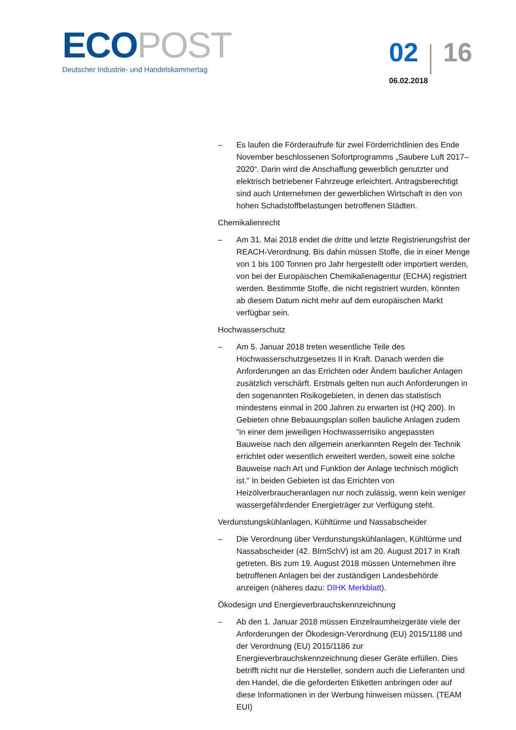ECO POST
Deutscher Industrie- und Handelskammertag
02 16
06.02.2018
– Es laufen die Förderaufrufe für zwei Förderrichtlinien des Ende November beschlossenen Sofortprogramms „Saubere Luft 2017–2020“. Darin wird die Anschaffung gewerblich genutzter und elektrisch betriebener Fahrzeuge erleichtert. Antragsberechtigt sind auch Unternehmen der gewerblichen Wirtschaft in den von hohen Schadstoffbelastungen betroffenen Städten.
Chemikalienrecht
– Am 31. Mai 2018 endet die dritte und letzte Registrierungsfrist der REACH-Verordnung. Bis dahin müssen Stoffe, die in einer Menge von 1 bis 100 Tonnen pro Jahr hergestellt oder importiert werden, von bei der Europäischen Chemikalienagentur (ECHA) registriert werden. Bestimmte Stoffe, die nicht registriert wurden, könnten ab diesem Datum nicht mehr auf dem europäischen Markt verfügbar sein.
Hochwasserschutz
– Am 5. Januar 2018 treten wesentliche Teile des Hochwasserschutzgesetzes II in Kraft. Danach werden die Anforderungen an das Errichten oder Ändern baulicher Anlagen zusätzlich verschärft. Erstmals gelten nun auch Anforderungen in den sogenannten Risikogebieten, in denen das statistisch mindestens einmal in 200 Jahren zu erwarten ist (HQ 200). In Gebieten ohne Bebauungsplan sollen bauliche Anlagen zudem "in einer dem jeweiligen Hochwasserrisiko angepassten Bauweise nach den allgemein anerkannten Regeln der Technik errichtet oder wesentlich erweitert werden, soweit eine solche Bauweise nach Art und Funktion der Anlage technisch möglich ist." In beiden Gebieten ist das Errichten von Heizölverbraucheranlagen nur noch zulässig, wenn kein weniger wassergefährdender Energieträger zur Verfügung steht.
Verdunstungskühlanlagen, Kühltürme und Nassabscheider
– Die Verordnung über Verdunstungskühlanlagen, Kühltürme und Nassabscheider (42. BImSchV) ist am 20. August 2017 in Kraft getreten. Bis zum 19. August 2018 müssen Unternehmen ihre betroffenen Anlagen bei der zuständigen Landesbehörde anzeigen (näheres dazu: DIHK Merkblatt).
Ökodesign und Energieverbrauchskennzeichnung
– Ab den 1. Januar 2018 müssen Einzelraumheizgeräte viele der Anforderungen der Ökodesign-Verordnung (EU) 2015/1188 und der Verordnung (EU) 2015/1186 zur Energieverbrauchskennzeichnung dieser Geräte erfüllen. Dies betrifft nicht nur die Hersteller, sondern auch die Lieferanten und den Handel, die die geforderten Etiketten anbringen oder auf diese Informationen in der Werbung hinweisen müssen. (TEAM EUI)